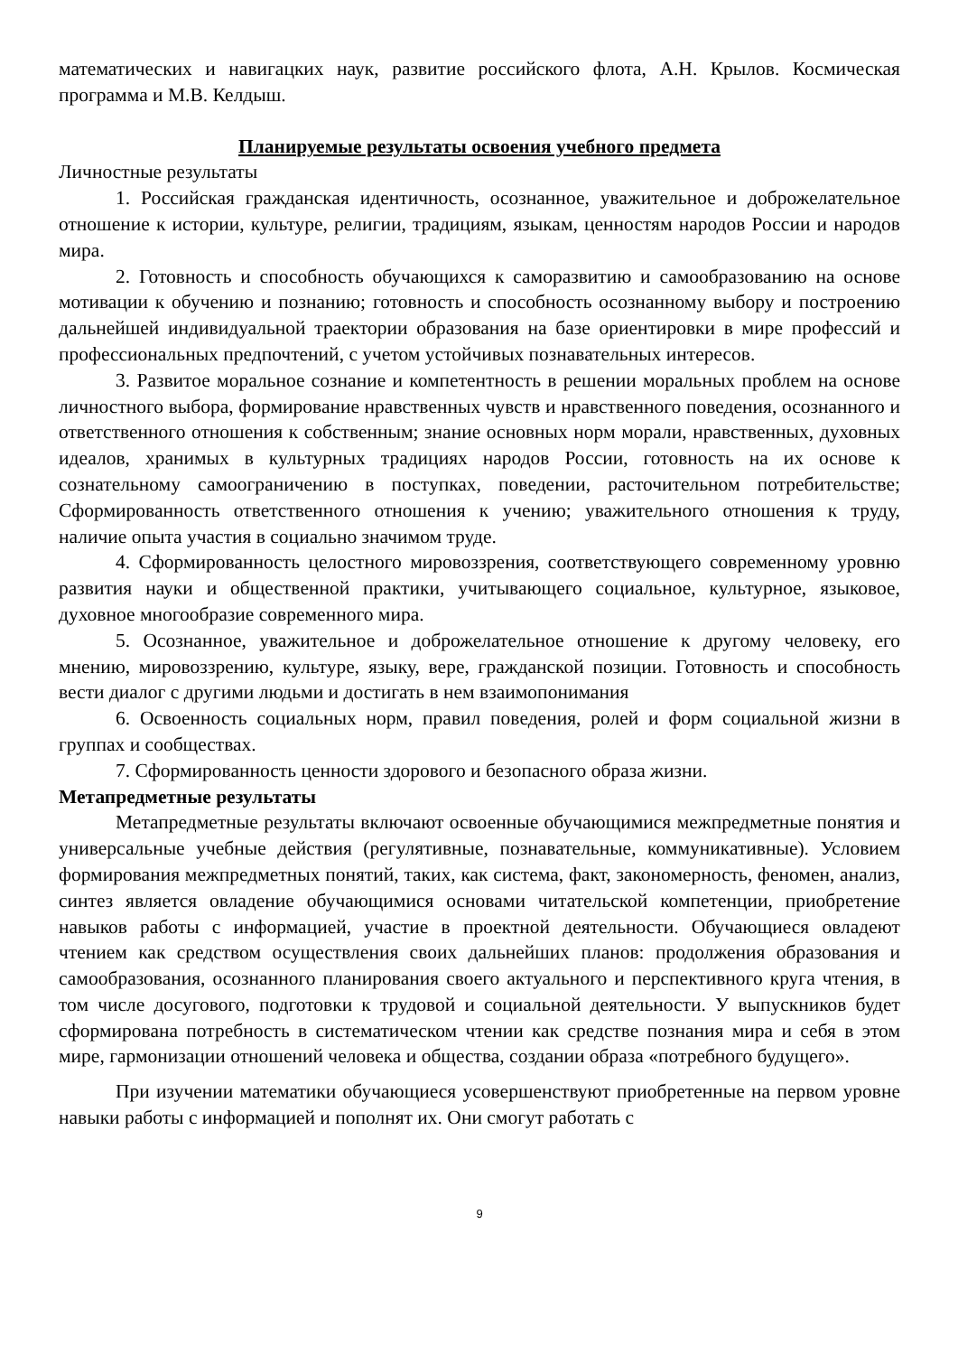математических и навигацких наук, развитие российского флота, А.Н. Крылов. Космическая программа и М.В. Келдыш.
Планируемые результаты освоения учебного предмета
Личностные результаты
1. Российская гражданская идентичность, осознанное, уважительное и доброжелательное отношение к истории, культуре, религии, традициям, языкам, ценностям народов России и народов мира.
2. Готовность и способность обучающихся к саморазвитию и самообразованию на основе мотивации к обучению и познанию; готовность и способность осознанному выбору и построению дальнейшей индивидуальной траектории образования на базе ориентировки в мире профессий и профессиональных предпочтений, с учетом устойчивых познавательных интересов.
3. Развитое моральное сознание и компетентность в решении моральных проблем на основе личностного выбора, формирование нравственных чувств и нравственного поведения, осознанного и ответственного отношения к собственным; знание основных норм морали, нравственных, духовных идеалов, хранимых в культурных традициях народов России, готовность на их основе к сознательному самоограничению в поступках, поведении, расточительном потребительстве; Сформированность ответственного отношения к учению; уважительного отношения к труду, наличие опыта участия в социально значимом труде.
4. Сформированность целостного мировоззрения, соответствующего современному уровню развития науки и общественной практики, учитывающего социальное, культурное, языковое, духовное многообразие современного мира.
5. Осознанное, уважительное и доброжелательное отношение к другому человеку, его мнению, мировоззрению, культуре, языку, вере, гражданской позиции. Готовность и способность вести диалог с другими людьми и достигать в нем взаимопонимания
6. Освоенность социальных норм, правил поведения, ролей и форм социальной жизни в группах и сообществах.
7. Сформированность ценности здорового и безопасного образа жизни.
Метапредметные результаты
Метапредметные результаты включают освоенные обучающимися межпредметные понятия и универсальные учебные действия (регулятивные, познавательные, коммуникативные). Условием формирования межпредметных понятий, таких, как система, факт, закономерность, феномен, анализ, синтез является овладение обучающимися основами читательской компетенции, приобретение навыков работы с информацией, участие в проектной деятельности. Обучающиеся овладеют чтением как средством осуществления своих дальнейших планов: продолжения образования и самообразования, осознанного планирования своего актуального и перспективного круга чтения, в том числе досугового, подготовки к трудовой и социальной деятельности. У выпускников будет сформирована потребность в систематическом чтении как средстве познания мира и себя в этом мире, гармонизации отношений человека и общества, создании образа «потребного будущего».
При изучении математики обучающиеся усовершенствуют приобретенные на первом уровне навыки работы с информацией и пополнят их. Они смогут работать с
9